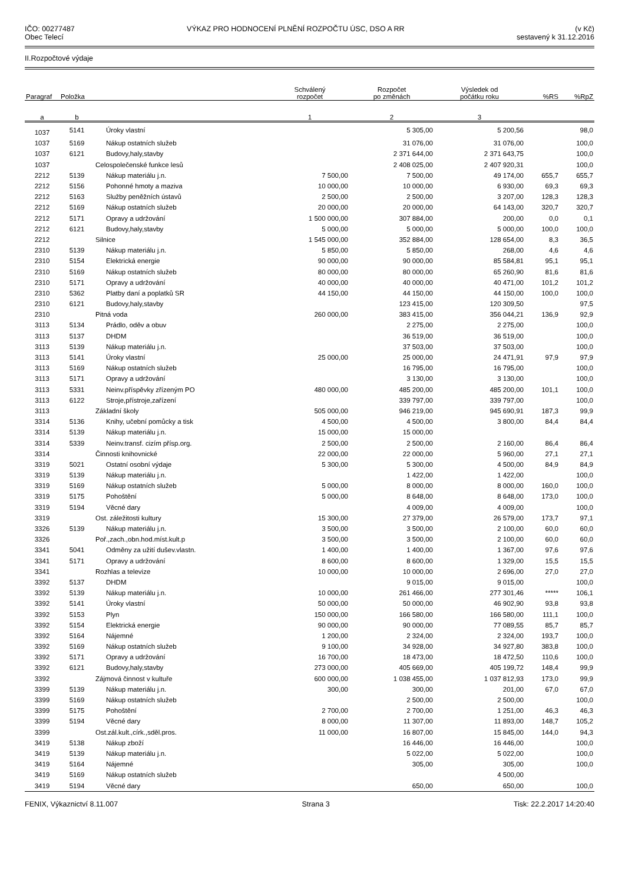IČO: 00277487
Obec Telecí
VÝKAZ PRO HODNOCENÍ PLNĚNÍ ROZPOČTU ÚSC, DSO A RR
(v Kč)
sestavený k 31.12.2016
II.Rozpočtové výdaje
| Paragraf | Položka | | Schválený rozpočet | Rozpočet po změnách | Výsledek od počátku roku | %RS | %RpZ |
| --- | --- | --- | --- | --- | --- | --- | --- |
| a | b | | 1 | 2 | 3 | | |
| 1037 | 5141 | Úroky vlastní | | 5 305,00 | 5 200,56 | | 98,0 |
| 1037 | 5169 | Nákup ostatních služeb | | 31 076,00 | 31 076,00 | | 100,0 |
| 1037 | 6121 | Budovy,haly,stavby | | 2 371 644,00 | 2 371 643,75 | | 100,0 |
| 1037 | | Celospolečenské funkce lesů | | 2 408 025,00 | 2 407 920,31 | | 100,0 |
| 2212 | 5139 | Nákup materiálu j.n. | 7 500,00 | 7 500,00 | 49 174,00 | 655,7 | 655,7 |
| 2212 | 5156 | Pohonné hmoty a maziva | 10 000,00 | 10 000,00 | 6 930,00 | 69,3 | 69,3 |
| 2212 | 5163 | Služby peněžních ústavů | 2 500,00 | 2 500,00 | 3 207,00 | 128,3 | 128,3 |
| 2212 | 5169 | Nákup ostatních služeb | 20 000,00 | 20 000,00 | 64 143,00 | 320,7 | 320,7 |
| 2212 | 5171 | Opravy a udržování | 1 500 000,00 | 307 884,00 | 200,00 | 0,0 | 0,1 |
| 2212 | 6121 | Budovy,haly,stavby | 5 000,00 | 5 000,00 | 5 000,00 | 100,0 | 100,0 |
| 2212 | | Silnice | 1 545 000,00 | 352 884,00 | 128 654,00 | 8,3 | 36,5 |
| 2310 | 5139 | Nákup materiálu j.n. | 5 850,00 | 5 850,00 | 268,00 | 4,6 | 4,6 |
| 2310 | 5154 | Elektrická energie | 90 000,00 | 90 000,00 | 85 584,81 | 95,1 | 95,1 |
| 2310 | 5169 | Nákup ostatních služeb | 80 000,00 | 80 000,00 | 65 260,90 | 81,6 | 81,6 |
| 2310 | 5171 | Opravy a udržování | 40 000,00 | 40 000,00 | 40 471,00 | 101,2 | 101,2 |
| 2310 | 5362 | Platby daní a poplatků SR | 44 150,00 | 44 150,00 | 44 150,00 | 100,0 | 100,0 |
| 2310 | 6121 | Budovy,haly,stavby | | 123 415,00 | 120 309,50 | | 97,5 |
| 2310 | | Pitná voda | 260 000,00 | 383 415,00 | 356 044,21 | 136,9 | 92,9 |
| 3113 | 5134 | Prádlo, oděv a obuv | | 2 275,00 | 2 275,00 | | 100,0 |
| 3113 | 5137 | DHDM | | 36 519,00 | 36 519,00 | | 100,0 |
| 3113 | 5139 | Nákup materiálu j.n. | | 37 503,00 | 37 503,00 | | 100,0 |
| 3113 | 5141 | Úroky vlastní | 25 000,00 | 25 000,00 | 24 471,91 | 97,9 | 97,9 |
| 3113 | 5169 | Nákup ostatních služeb | | 16 795,00 | 16 795,00 | | 100,0 |
| 3113 | 5171 | Opravy a udržování | | 3 130,00 | 3 130,00 | | 100,0 |
| 3113 | 5331 | Neinv.příspěvky zřízeným PO | 480 000,00 | 485 200,00 | 485 200,00 | 101,1 | 100,0 |
| 3113 | 6122 | Stroje,přístroje,zařízení | | 339 797,00 | 339 797,00 | | 100,0 |
| 3113 | | Základní školy | 505 000,00 | 946 219,00 | 945 690,91 | 187,3 | 99,9 |
| 3314 | 5136 | Knihy, učební pomůcky a tisk | 4 500,00 | 4 500,00 | 3 800,00 | 84,4 | 84,4 |
| 3314 | 5139 | Nákup materiálu j.n. | 15 000,00 | 15 000,00 | | | |
| 3314 | 5339 | Neinv.transf. cizím přísp.org. | 2 500,00 | 2 500,00 | 2 160,00 | 86,4 | 86,4 |
| 3314 | | Činnosti knihovnické | 22 000,00 | 22 000,00 | 5 960,00 | 27,1 | 27,1 |
| 3319 | 5021 | Ostatní osobní výdaje | 5 300,00 | 5 300,00 | 4 500,00 | 84,9 | 84,9 |
| 3319 | 5139 | Nákup materiálu j.n. | | 1 422,00 | 1 422,00 | | 100,0 |
| 3319 | 5169 | Nákup ostatních služeb | 5 000,00 | 8 000,00 | 8 000,00 | 160,0 | 100,0 |
| 3319 | 5175 | Pohoštění | 5 000,00 | 8 648,00 | 8 648,00 | 173,0 | 100,0 |
| 3319 | 5194 | Věcné dary | | 4 009,00 | 4 009,00 | | 100,0 |
| 3319 | | Ost. záležitosti kultury | 15 300,00 | 27 379,00 | 26 579,00 | 173,7 | 97,1 |
| 3326 | 5139 | Nákup materiálu j.n. | 3 500,00 | 3 500,00 | 2 100,00 | 60,0 | 60,0 |
| 3326 | | Poř.,zach.,obn.hod.míst.kult.p | 3 500,00 | 3 500,00 | 2 100,00 | 60,0 | 60,0 |
| 3341 | 5041 | Odměny za užití dušev.vlastn. | 1 400,00 | 1 400,00 | 1 367,00 | 97,6 | 97,6 |
| 3341 | 5171 | Opravy a udržování | 8 600,00 | 8 600,00 | 1 329,00 | 15,5 | 15,5 |
| 3341 | | Rozhlas a televize | 10 000,00 | 10 000,00 | 2 696,00 | 27,0 | 27,0 |
| 3392 | 5137 | DHDM | | 9 015,00 | 9 015,00 | | 100,0 |
| 3392 | 5139 | Nákup materiálu j.n. | 10 000,00 | 261 466,00 | 277 301,46 | ***** | 106,1 |
| 3392 | 5141 | Úroky vlastní | 50 000,00 | 50 000,00 | 46 902,90 | 93,8 | 93,8 |
| 3392 | 5153 | Plyn | 150 000,00 | 166 580,00 | 166 580,00 | 111,1 | 100,0 |
| 3392 | 5154 | Elektrická energie | 90 000,00 | 90 000,00 | 77 089,55 | 85,7 | 85,7 |
| 3392 | 5164 | Nájemné | 1 200,00 | 2 324,00 | 2 324,00 | 193,7 | 100,0 |
| 3392 | 5169 | Nákup ostatních služeb | 9 100,00 | 34 928,00 | 34 927,80 | 383,8 | 100,0 |
| 3392 | 5171 | Opravy a udržování | 16 700,00 | 18 473,00 | 18 472,50 | 110,6 | 100,0 |
| 3392 | 6121 | Budovy,haly,stavby | 273 000,00 | 405 669,00 | 405 199,72 | 148,4 | 99,9 |
| 3392 | | Zájmová činnost v kultuře | 600 000,00 | 1 038 455,00 | 1 037 812,93 | 173,0 | 99,9 |
| 3399 | 5139 | Nákup materiálu j.n. | 300,00 | 300,00 | 201,00 | 67,0 | 67,0 |
| 3399 | 5169 | Nákup ostatních služeb | | 2 500,00 | 2 500,00 | | 100,0 |
| 3399 | 5175 | Pohoštění | 2 700,00 | 2 700,00 | 1 251,00 | 46,3 | 46,3 |
| 3399 | 5194 | Věcné dary | 8 000,00 | 11 307,00 | 11 893,00 | 148,7 | 105,2 |
| 3399 | | Ost.zál.kult.,círk.,sděl.pros. | 11 000,00 | 16 807,00 | 15 845,00 | 144,0 | 94,3 |
| 3419 | 5138 | Nákup zboží | | 16 446,00 | 16 446,00 | | 100,0 |
| 3419 | 5139 | Nákup materiálu j.n. | | 5 022,00 | 5 022,00 | | 100,0 |
| 3419 | 5164 | Nájemné | | 305,00 | 305,00 | | 100,0 |
| 3419 | 5169 | Nákup ostatních služeb | | | 4 500,00 | | |
| 3419 | 5194 | Věcné dary | | 650,00 | 650,00 | | 100,0 |
FENIX, Výkaznictví 8.11.007 Strana 3 Tisk: 22.2.2017 14:20:40